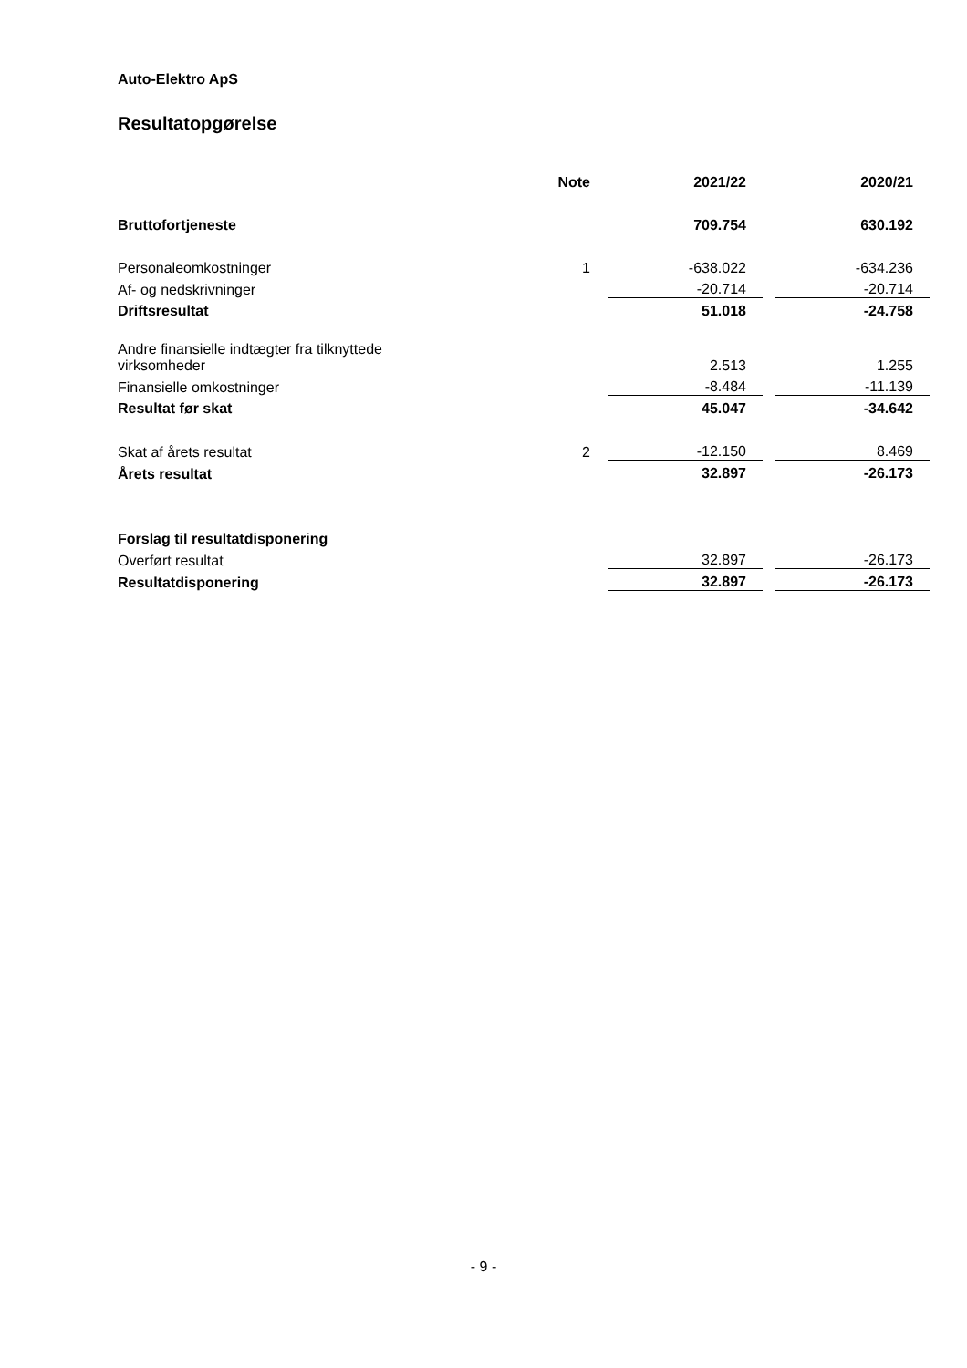Auto-Elektro ApS
Resultatopgørelse
| | Note | | 2021/22 | | 2020/21 |
| --- | --- | --- | --- | --- | --- |
| Bruttofortjeneste | | | 709.754 | | 630.192 |
| Personaleomkostninger | 1 | | -638.022 | | -634.236 |
| Af- og nedskrivninger | | | -20.714 | | -20.714 |
| Driftsresultat | | | 51.018 | | -24.758 |
| Andre finansielle indtægter fra tilknyttede virksomheder | | | 2.513 | | 1.255 |
| Finansielle omkostninger | | | -8.484 | | -11.139 |
| Resultat før skat | | | 45.047 | | -34.642 |
| Skat af årets resultat | 2 | | -12.150 | | 8.469 |
| Årets resultat | | | 32.897 | | -26.173 |
| Forslag til resultatdisponering | | | | | |
| Overført resultat | | | 32.897 | | -26.173 |
| Resultatdisponering | | | 32.897 | | -26.173 |
- 9 -